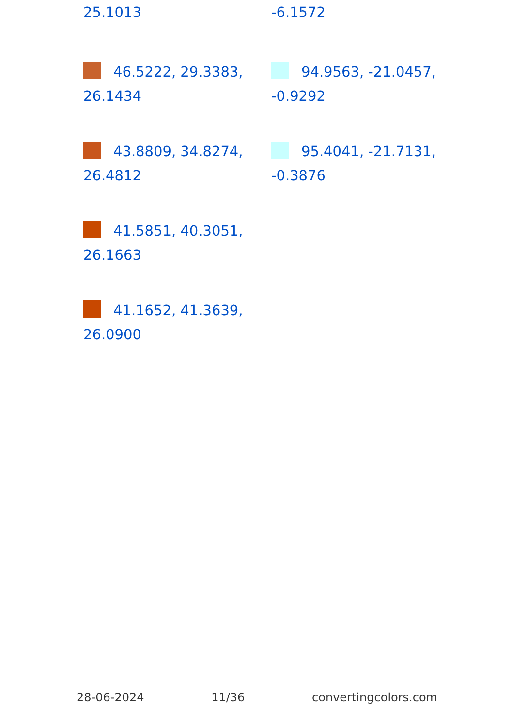25.1013
-6.1572
46.5222, 29.3383, 26.1434
94.9563, -21.0457, -0.9292
43.8809, 34.8274, 26.4812
95.4041, -21.7131, -0.3876
41.5851, 40.3051, 26.1663
41.1652, 41.3639, 26.0900
28-06-2024 11/36 convertingcolors.com